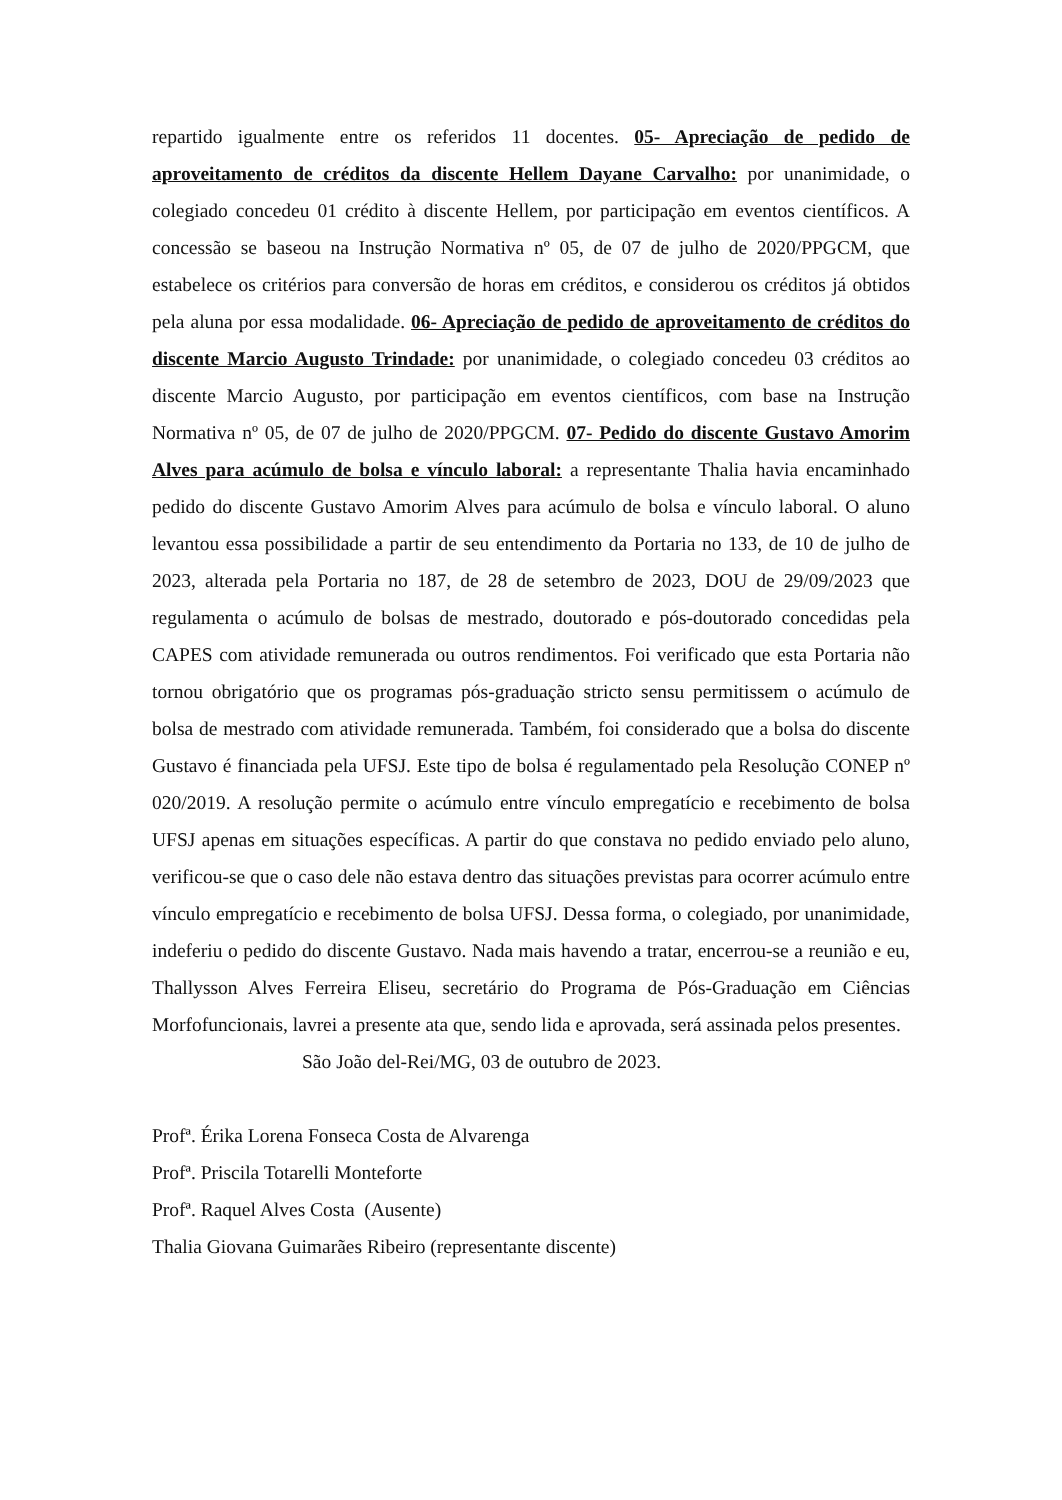repartido igualmente entre os referidos 11 docentes. 05- Apreciação de pedido de aproveitamento de créditos da discente Hellem Dayane Carvalho: por unanimidade, o colegiado concedeu 01 crédito à discente Hellem, por participação em eventos científicos. A concessão se baseou na Instrução Normativa nº 05, de 07 de julho de 2020/PPGCM, que estabelece os critérios para conversão de horas em créditos, e considerou os créditos já obtidos pela aluna por essa modalidade. 06- Apreciação de pedido de aproveitamento de créditos do discente Marcio Augusto Trindade: por unanimidade, o colegiado concedeu 03 créditos ao discente Marcio Augusto, por participação em eventos científicos, com base na Instrução Normativa nº 05, de 07 de julho de 2020/PPGCM. 07- Pedido do discente Gustavo Amorim Alves para acúmulo de bolsa e vínculo laboral: a representante Thalia havia encaminhado pedido do discente Gustavo Amorim Alves para acúmulo de bolsa e vínculo laboral. O aluno levantou essa possibilidade a partir de seu entendimento da Portaria no 133, de 10 de julho de 2023, alterada pela Portaria no 187, de 28 de setembro de 2023, DOU de 29/09/2023 que regulamenta o acúmulo de bolsas de mestrado, doutorado e pós-doutorado concedidas pela CAPES com atividade remunerada ou outros rendimentos. Foi verificado que esta Portaria não tornou obrigatório que os programas pós-graduação stricto sensu permitissem o acúmulo de bolsa de mestrado com atividade remunerada. Também, foi considerado que a bolsa do discente Gustavo é financiada pela UFSJ. Este tipo de bolsa é regulamentado pela Resolução CONEP nº 020/2019. A resolução permite o acúmulo entre vínculo empregatício e recebimento de bolsa UFSJ apenas em situações específicas. A partir do que constava no pedido enviado pelo aluno, verificou-se que o caso dele não estava dentro das situações previstas para ocorrer acúmulo entre vínculo empregatício e recebimento de bolsa UFSJ. Dessa forma, o colegiado, por unanimidade, indeferiu o pedido do discente Gustavo. Nada mais havendo a tratar, encerrou-se a reunião e eu, Thallysson Alves Ferreira Eliseu, secretário do Programa de Pós-Graduação em Ciências Morfofuncionais, lavrei a presente ata que, sendo lida e aprovada, será assinada pelos presentes.
São João del-Rei/MG, 03 de outubro de 2023.
Profª. Érika Lorena Fonseca Costa de Alvarenga
Profª. Priscila Totarelli Monteforte
Profª. Raquel Alves Costa (Ausente)
Thalia Giovana Guimarães Ribeiro (representante discente)